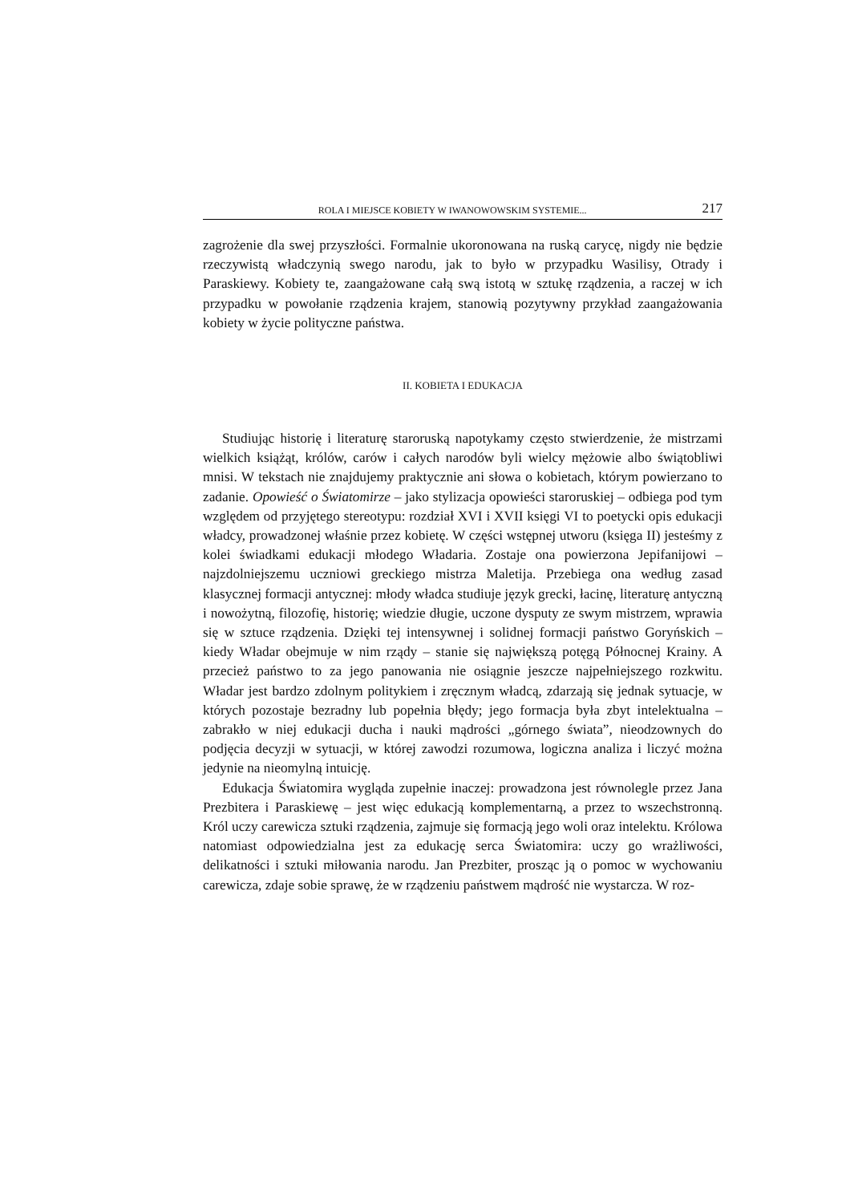ROLA I MIEJSCE KOBIETY W IWANOWOWSKIM SYSTEMIE... 217
zagrożenie dla swej przyszłości. Formalnie ukoronowana na ruską carycę, nigdy nie będzie rzeczywistą władczynią swego narodu, jak to było w przypadku Wasilisy, Otrady i Paraskiewy. Kobiety te, zaangażowane całą swą istotą w sztukę rządzenia, a raczej w ich przypadku w powołanie rządzenia krajem, stanowią pozytywny przykład zaangażowania kobiety w życie polityczne państwa.
II. KOBIETA I EDUKACJA
Studiując historię i literaturę staroruską napotykamy często stwierdzenie, że mistrzami wielkich książąt, królów, carów i całych narodów byli wielcy mężowie albo świątobliwi mnisi. W tekstach nie znajdujemy praktycznie ani słowa o kobietach, którym powierzano to zadanie. Opowieść o Światomirze – jako stylizacja opowieści staroruskiej – odbiega pod tym względem od przyjętego stereotypu: rozdział XVI i XVII księgi VI to poetycki opis edukacji władcy, prowadzonej właśnie przez kobietę. W części wstępnej utworu (księga II) jesteśmy z kolei świadkami edukacji młodego Władaria. Zostaje ona powierzona Jepifanijowi – najzdolniejszemu uczniowi greckiego mistrza Maletija. Przebiega ona według zasad klasycznej formacji antycznej: młody władca studiuje język grecki, łacinę, literaturę antyczną i nowożytną, filozofię, historię; wiedzie długie, uczone dysputy ze swym mistrzem, wprawia się w sztuce rządzenia. Dzięki tej intensywnej i solidnej formacji państwo Goryńskich – kiedy Władar obejmuje w nim rządy – stanie się największą potęgą Północnej Krainy. A przecież państwo to za jego panowania nie osiągnie jeszcze najpełniejszego rozkwitu. Władar jest bardzo zdolnym politykiem i zręcznym władcą, zdarzają się jednak sytuacje, w których pozostaje bezradny lub popełnia błędy; jego formacja była zbyt intelektualna – zabrakło w niej edukacji ducha i nauki mądrości „górnego świata”, nieodzownych do podjęcia decyzji w sytuacji, w której zawodzi rozumowa, logiczna analiza i liczyć można jedynie na nieomylną intuicję.
Edukacja Światomira wygląda zupełnie inaczej: prowadzona jest równolegle przez Jana Prezbitera i Paraskiewę – jest więc edukacją komplementarną, a przez to wszechstronną. Król uczy carewicza sztuki rządzenia, zajmuje się formacją jego woli oraz intelektu. Królowa natomiast odpowiedzialna jest za edukację serca Światomira: uczy go wrażliwości, delikatności i sztuki miłowania narodu. Jan Prezbiter, prosząc ją o pomoc w wychowaniu carewicza, zdaje sobie sprawę, że w rządzeniu państwem mądrość nie wystarcza. W roz-